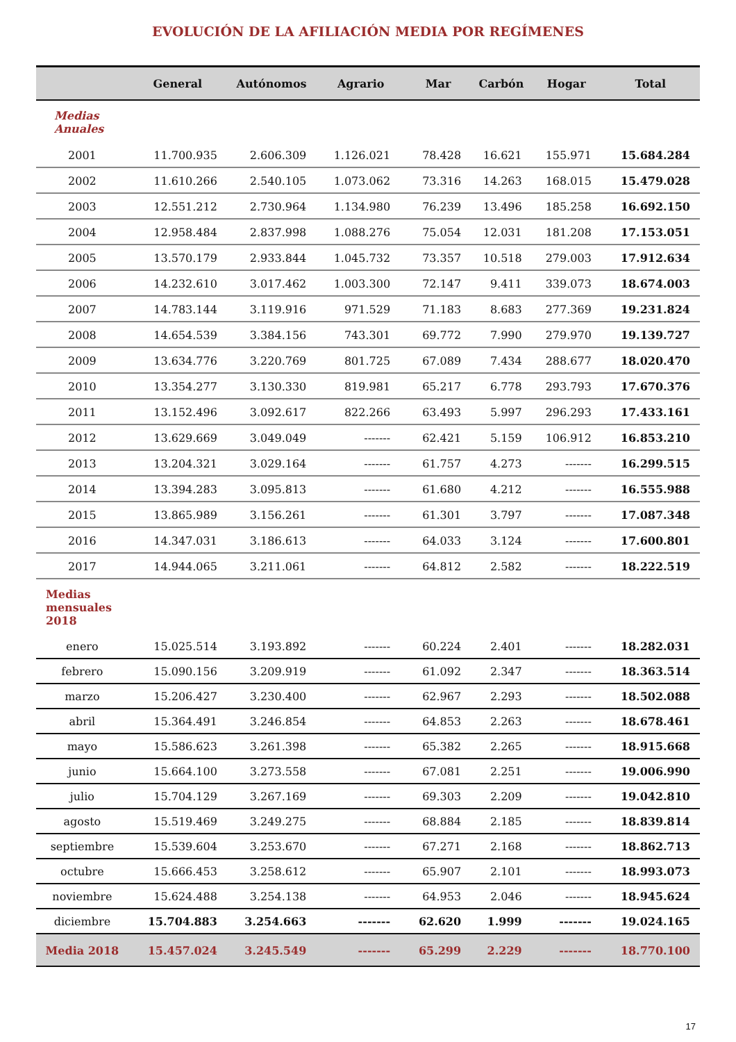EVOLUCIÓN DE LA AFILIACIÓN MEDIA POR REGÍMENES
| | General | Autónomos | Agrario | Mar | Carbón | Hogar | Total |
| --- | --- | --- | --- | --- | --- | --- | --- |
| Medias Anuales | | | | | | | |
| 2001 | 11.700.935 | 2.606.309 | 1.126.021 | 78.428 | 16.621 | 155.971 | 15.684.284 |
| 2002 | 11.610.266 | 2.540.105 | 1.073.062 | 73.316 | 14.263 | 168.015 | 15.479.028 |
| 2003 | 12.551.212 | 2.730.964 | 1.134.980 | 76.239 | 13.496 | 185.258 | 16.692.150 |
| 2004 | 12.958.484 | 2.837.998 | 1.088.276 | 75.054 | 12.031 | 181.208 | 17.153.051 |
| 2005 | 13.570.179 | 2.933.844 | 1.045.732 | 73.357 | 10.518 | 279.003 | 17.912.634 |
| 2006 | 14.232.610 | 3.017.462 | 1.003.300 | 72.147 | 9.411 | 339.073 | 18.674.003 |
| 2007 | 14.783.144 | 3.119.916 | 971.529 | 71.183 | 8.683 | 277.369 | 19.231.824 |
| 2008 | 14.654.539 | 3.384.156 | 743.301 | 69.772 | 7.990 | 279.970 | 19.139.727 |
| 2009 | 13.634.776 | 3.220.769 | 801.725 | 67.089 | 7.434 | 288.677 | 18.020.470 |
| 2010 | 13.354.277 | 3.130.330 | 819.981 | 65.217 | 6.778 | 293.793 | 17.670.376 |
| 2011 | 13.152.496 | 3.092.617 | 822.266 | 63.493 | 5.997 | 296.293 | 17.433.161 |
| 2012 | 13.629.669 | 3.049.049 | ------- | 62.421 | 5.159 | 106.912 | 16.853.210 |
| 2013 | 13.204.321 | 3.029.164 | ------- | 61.757 | 4.273 | ------- | 16.299.515 |
| 2014 | 13.394.283 | 3.095.813 | ------- | 61.680 | 4.212 | ------- | 16.555.988 |
| 2015 | 13.865.989 | 3.156.261 | ------- | 61.301 | 3.797 | ------- | 17.087.348 |
| 2016 | 14.347.031 | 3.186.613 | ------- | 64.033 | 3.124 | ------- | 17.600.801 |
| 2017 | 14.944.065 | 3.211.061 | ------- | 64.812 | 2.582 | ------- | 18.222.519 |
| Medias mensuales 2018 | | | | | | | |
| enero | 15.025.514 | 3.193.892 | ------- | 60.224 | 2.401 | ------- | 18.282.031 |
| febrero | 15.090.156 | 3.209.919 | ------- | 61.092 | 2.347 | ------- | 18.363.514 |
| marzo | 15.206.427 | 3.230.400 | ------- | 62.967 | 2.293 | ------- | 18.502.088 |
| abril | 15.364.491 | 3.246.854 | ------- | 64.853 | 2.263 | ------- | 18.678.461 |
| mayo | 15.586.623 | 3.261.398 | ------- | 65.382 | 2.265 | ------- | 18.915.668 |
| junio | 15.664.100 | 3.273.558 | ------- | 67.081 | 2.251 | ------- | 19.006.990 |
| julio | 15.704.129 | 3.267.169 | ------- | 69.303 | 2.209 | ------- | 19.042.810 |
| agosto | 15.519.469 | 3.249.275 | ------- | 68.884 | 2.185 | ------- | 18.839.814 |
| septiembre | 15.539.604 | 3.253.670 | ------- | 67.271 | 2.168 | ------- | 18.862.713 |
| octubre | 15.666.453 | 3.258.612 | ------- | 65.907 | 2.101 | ------- | 18.993.073 |
| noviembre | 15.624.488 | 3.254.138 | ------- | 64.953 | 2.046 | ------- | 18.945.624 |
| diciembre | 15.704.883 | 3.254.663 | ------- | 62.620 | 1.999 | ------- | 19.024.165 |
| Media 2018 | 15.457.024 | 3.245.549 | ------- | 65.299 | 2.229 | ------- | 18.770.100 |
17